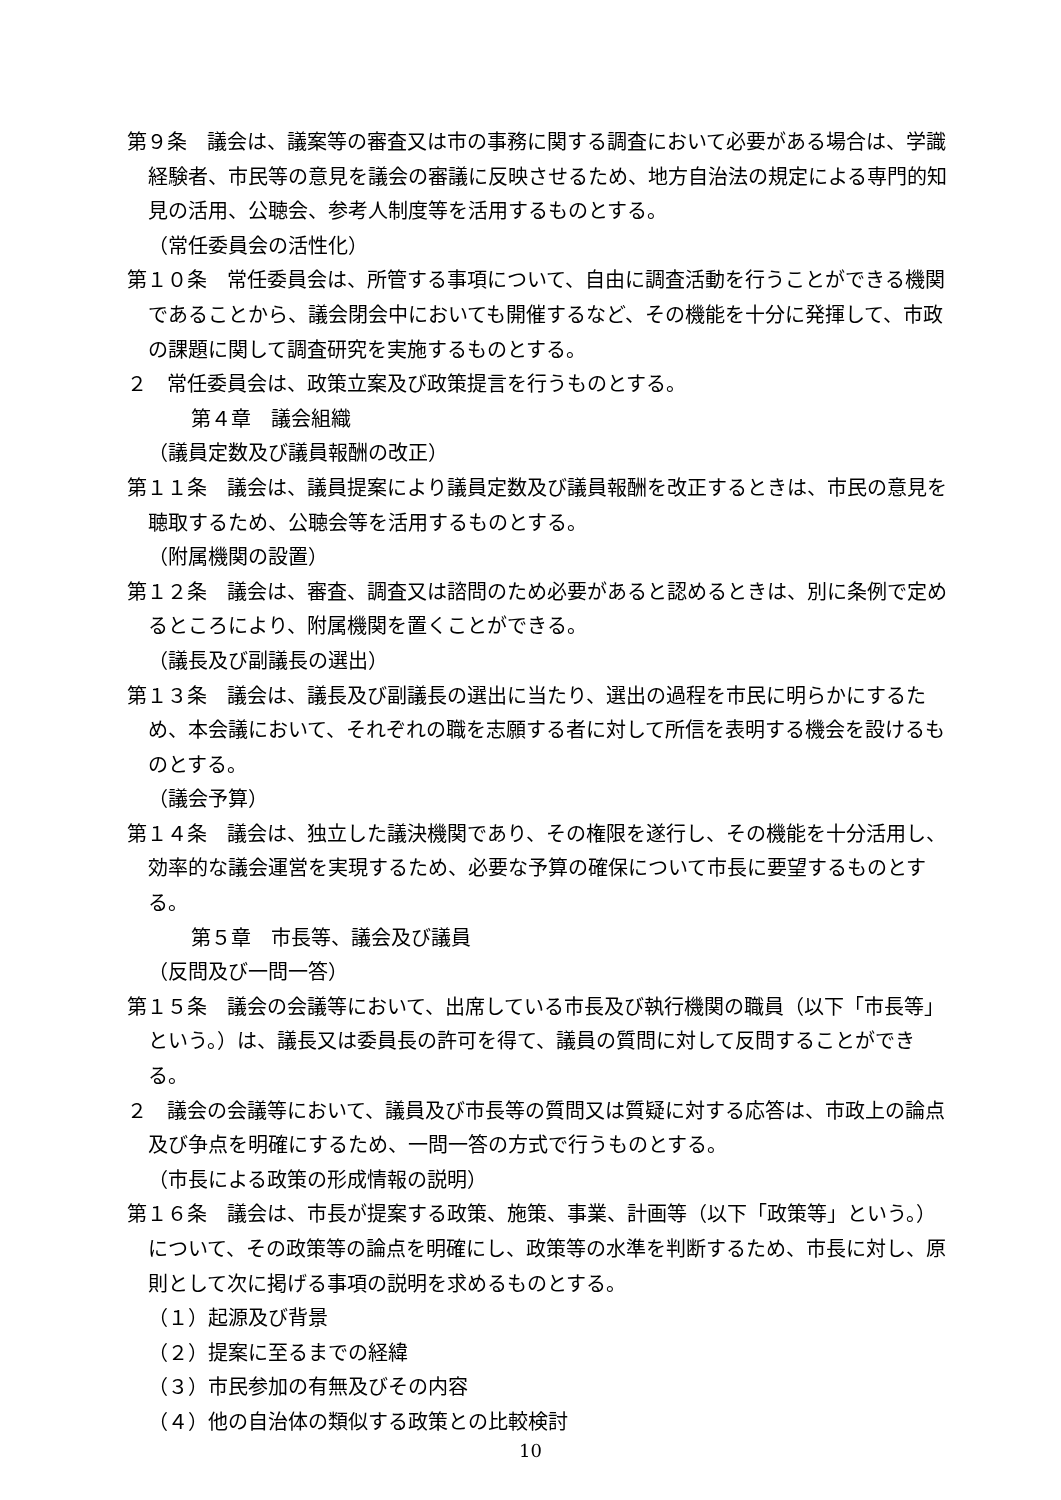第９条　議会は、議案等の審査又は市の事務に関する調査において必要がある場合は、学識経験者、市民等の意見を議会の審議に反映させるため、地方自治法の規定による専門的知見の活用、公聴会、参考人制度等を活用するものとする。
（常任委員会の活性化）
第１０条　常任委員会は、所管する事項について、自由に調査活動を行うことができる機関であることから、議会閉会中においても開催するなど、その機能を十分に発揮して、市政の課題に関して調査研究を実施するものとする。
２　常任委員会は、政策立案及び政策提言を行うものとする。
第４章　議会組織
（議員定数及び議員報酬の改正）
第１１条　議会は、議員提案により議員定数及び議員報酬を改正するときは、市民の意見を聴取するため、公聴会等を活用するものとする。
（附属機関の設置）
第１２条　議会は、審査、調査又は諮問のため必要があると認めるときは、別に条例で定めるところにより、附属機関を置くことができる。
（議長及び副議長の選出）
第１３条　議会は、議長及び副議長の選出に当たり、選出の過程を市民に明らかにするため、本会議において、それぞれの職を志願する者に対して所信を表明する機会を設けるものとする。
（議会予算）
第１４条　議会は、独立した議決機関であり、その権限を遂行し、その機能を十分活用し、効率的な議会運営を実現するため、必要な予算の確保について市長に要望するものとする。
第５章　市長等、議会及び議員
（反問及び一問一答）
第１５条　議会の会議等において、出席している市長及び執行機関の職員（以下「市長等」という。）は、議長又は委員長の許可を得て、議員の質問に対して反問することができる。
２　議会の会議等において、議員及び市長等の質問又は質疑に対する応答は、市政上の論点及び争点を明確にするため、一問一答の方式で行うものとする。
（市長による政策の形成情報の説明）
第１６条　議会は、市長が提案する政策、施策、事業、計画等（以下「政策等」という。）について、その政策等の論点を明確にし、政策等の水準を判断するため、市長に対し、原則として次に掲げる事項の説明を求めるものとする。
（１）起源及び背景
（２）提案に至るまでの経緯
（３）市民参加の有無及びその内容
（４）他の自治体の類似する政策との比較検討
10